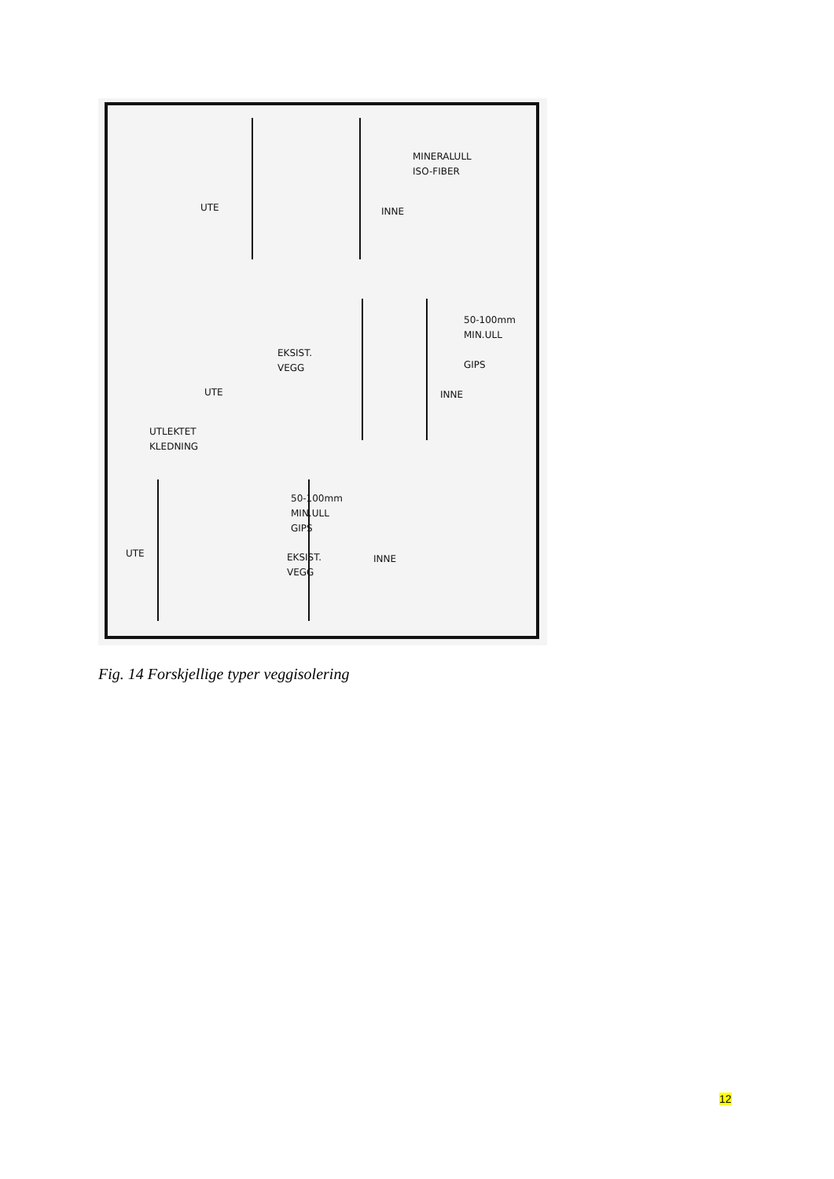MINERALULL
ISO-FIBER
UTE INNE
50-100mm
MIN.ULL
EKSIST.
VEGG
GIPS
UTE INNE
UTLEKTET
KLEDNING
50-100mm
MIN.ULL
GIPS
UTE
EKSIST.
VEGG
INNE
Fig. 14 Forskjellige typer veggisolering
12